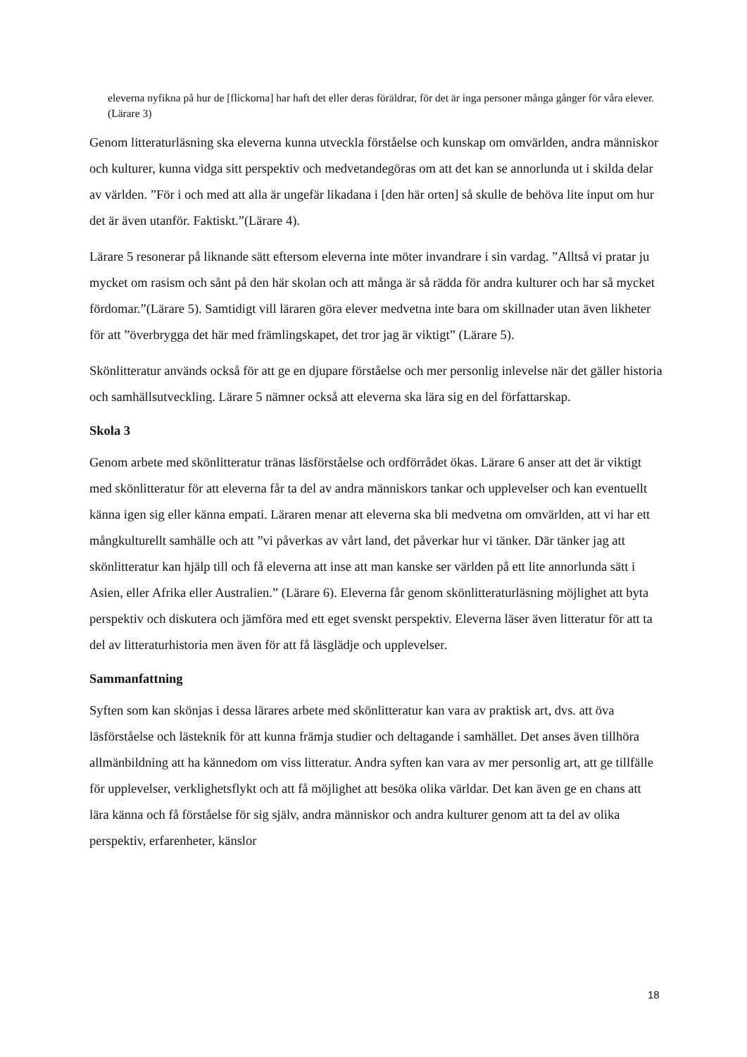eleverna nyfikna på hur de [flickorna] har haft det eller deras föräldrar, för det är inga personer många gånger för våra elever. (Lärare 3)
Genom litteraturläsning ska eleverna kunna utveckla förståelse och kunskap om omvärlden, andra människor och kulturer, kunna vidga sitt perspektiv och medvetandegöras om att det kan se annorlunda ut i skilda delar av världen. ”För i och med att alla är ungefär likadana i [den här orten] så skulle de behöva lite input om hur det är även utanför. Faktiskt.”(Lärare 4).
Lärare 5 resonerar på liknande sätt eftersom eleverna inte möter invandrare i sin vardag. ”Alltså vi pratar ju mycket om rasism och sånt på den här skolan och att många är så rädda för andra kulturer och har så mycket fördomar.”(Lärare 5). Samtidigt vill läraren göra elever medvetna inte bara om skillnader utan även likheter för att ”överbrygga det här med främlingskapet, det tror jag är viktigt” (Lärare 5).
Skönlitteratur används också för att ge en djupare förståelse och mer personlig inlevelse när det gäller historia och samhällsutveckling. Lärare 5 nämner också att eleverna ska lära sig en del författarskap.
Skola 3
Genom arbete med skönlitteratur tränas läsförståelse och ordförrådet ökas. Lärare 6 anser att det är viktigt med skönlitteratur för att eleverna får ta del av andra människors tankar och upplevelser och kan eventuellt känna igen sig eller känna empati. Läraren menar att eleverna ska bli medvetna om omvärlden, att vi har ett mångkulturellt samhälle och att ”vi påverkas av vårt land, det påverkar hur vi tänker. Där tänker jag att skönlitteratur kan hjälp till och få eleverna att inse att man kanske ser världen på ett lite annorlunda sätt i Asien, eller Afrika eller Australien.” (Lärare 6). Eleverna får genom skönlitteraturläsning möjlighet att byta perspektiv och diskutera och jämföra med ett eget svenskt perspektiv. Eleverna läser även litteratur för att ta del av litteraturhistoria men även för att få läsglädje och upplevelser.
Sammanfattning
Syften som kan skönjas i dessa lärares arbete med skönlitteratur kan vara av praktisk art, dvs. att öva läsförståelse och lästeknik för att kunna främja studier och deltagande i samhället. Det anses även tillhöra allmänbildning att ha kännedom om viss litteratur. Andra syften kan vara av mer personlig art, att ge tillfälle för upplevelser, verklighetsflykt och att få möjlighet att besöka olika världar. Det kan även ge en chans att lära känna och få förståelse för sig själv, andra människor och andra kulturer genom att ta del av olika perspektiv, erfarenheter, känslor
18